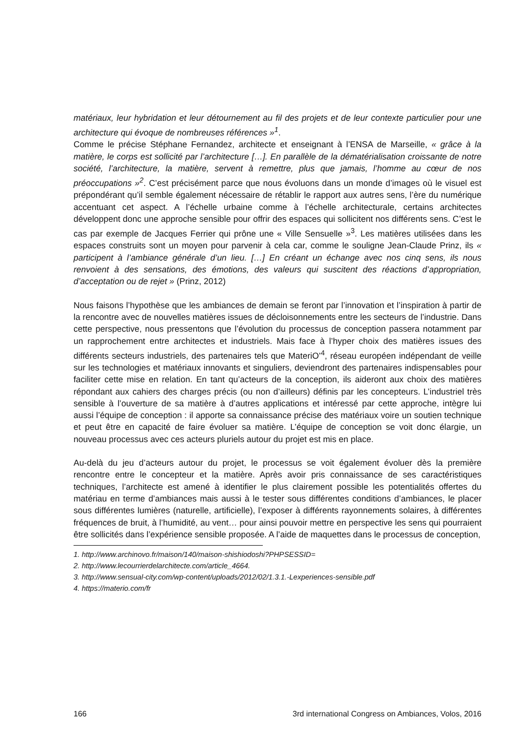matériaux, leur hybridation et leur détournement au fil des projets et de leur contexte particulier pour une architecture qui évoque de nombreuses références »<sup>1</sup>.
Comme le précise Stéphane Fernandez, architecte et enseignant à l’ENSA de Marseille, « grâce à la matière, le corps est sollicité par l’architecture […]. En parallèle de la dématérialisation croissante de notre société, l’architecture, la matière, servent à remettre, plus que jamais, l’homme au cœur de nos préoccupations »<sup>2</sup>. C’est précisément parce que nous évoluons dans un monde d’images où le visuel est prépondérant qu’il semble également nécessaire de rétablir le rapport aux autres sens, l’ère du numérique accentuant cet aspect. A l’échelle urbaine comme à l’échelle architecturale, certains architectes développent donc une approche sensible pour offrir des espaces qui sollicitent nos différents sens. C’est le cas par exemple de Jacques Ferrier qui prône une « Ville Sensuelle »<sup>3</sup>. Les matières utilisées dans les espaces construits sont un moyen pour parvenir à cela car, comme le souligne Jean-Claude Prinz, ils « participent à l’ambiance générale d’un lieu. […] En créant un échange avec nos cinq sens, ils nous renvoient à des sensations, des émotions, des valeurs qui suscitent des réactions d’appropriation, d’acceptation ou de rejet » (Prinz, 2012)
Nous faisons l’hypothèse que les ambiances de demain se feront par l’innovation et l’inspiration à partir de la rencontre avec de nouvelles matières issues de décloisonnements entre les secteurs de l’industrie. Dans cette perspective, nous pressentons que l’évolution du processus de conception passera notamment par un rapprochement entre architectes et industriels. Mais face à l’hyper choix des matières issues des différents secteurs industriels, des partenaires tels que MateriO’<sup>4</sup>, réseau européen indépendant de veille sur les technologies et matériaux innovants et singuliers, deviendront des partenaires indispensables pour faciliter cette mise en relation. En tant qu’acteurs de la conception, ils aideront aux choix des matières répondant aux cahiers des charges précis (ou non d’ailleurs) définis par les concepteurs. L’industriel très sensible à l’ouverture de sa matière à d’autres applications et intéressé par cette approche, intègre lui aussi l’équipe de conception : il apporte sa connaissance précise des matériaux voire un soutien technique et peut être en capacité de faire évoluer sa matière. L’équipe de conception se voit donc élargie, un nouveau processus avec ces acteurs pluriels autour du projet est mis en place.
Au-delà du jeu d’acteurs autour du projet, le processus se voit également évoluer dès la première rencontre entre le concepteur et la matière. Après avoir pris connaissance de ses caractéristiques techniques, l’architecte est amené à identifier le plus clairement possible les potentialités offertes du matériau en terme d’ambiances mais aussi à le tester sous différentes conditions d’ambiances, le placer sous différentes lumières (naturelle, artificielle), l’exposer à différents rayonnements solaires, à différentes fréquences de bruit, à l’humidité, au vent… pour ainsi pouvoir mettre en perspective les sens qui pourraient être sollicités dans l’expérience sensible proposée. A l’aide de maquettes dans le processus de conception,
1. http://www.archinovo.fr/maison/140/maison-shishiodoshi?PHPSESSID=
2. http://www.lecourrierdelarchitecte.com/article_4664.
3. http://www.sensual-city.com/wp-content/uploads/2012/02/1.3.1.-Lexperiences-sensible.pdf
4. https://materio.com/fr
166 3rd international Congress on Ambiances, Volos, 2016